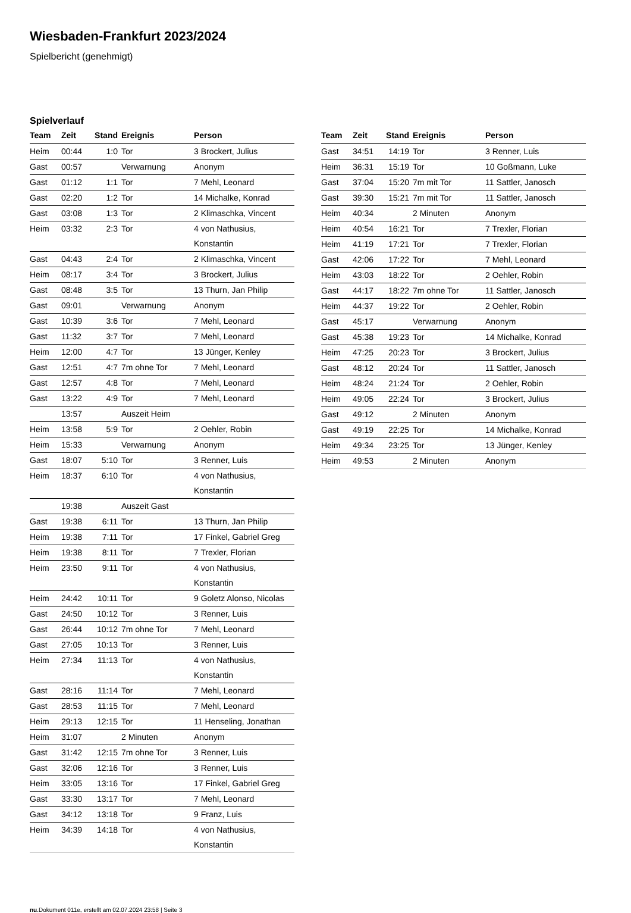Wiesbaden-Frankfurt 2023/2024
Spielbericht (genehmigt)
Spielverlauf
| Team | Zeit | Stand | Ereignis | Person |
| --- | --- | --- | --- | --- |
| Heim | 00:44 | 1:0 | Tor | 3 Brockert, Julius |
| Gast | 00:57 | | Verwarnung | Anonym |
| Gast | 01:12 | 1:1 | Tor | 7 Mehl, Leonard |
| Gast | 02:20 | 1:2 | Tor | 14 Michalke, Konrad |
| Gast | 03:08 | 1:3 | Tor | 2 Klimaschka, Vincent |
| Heim | 03:32 | 2:3 | Tor | 4 von Nathusius, Konstantin |
| Gast | 04:43 | 2:4 | Tor | 2 Klimaschka, Vincent |
| Heim | 08:17 | 3:4 | Tor | 3 Brockert, Julius |
| Gast | 08:48 | 3:5 | Tor | 13 Thurn, Jan Philip |
| Gast | 09:01 | | Verwarnung | Anonym |
| Gast | 10:39 | 3:6 | Tor | 7 Mehl, Leonard |
| Gast | 11:32 | 3:7 | Tor | 7 Mehl, Leonard |
| Heim | 12:00 | 4:7 | Tor | 13 Jünger, Kenley |
| Gast | 12:51 | 4:7 | 7m ohne Tor | 7 Mehl, Leonard |
| Gast | 12:57 | 4:8 | Tor | 7 Mehl, Leonard |
| Gast | 13:22 | 4:9 | Tor | 7 Mehl, Leonard |
| | 13:57 | | Auszeit Heim | |
| Heim | 13:58 | 5:9 | Tor | 2 Oehler, Robin |
| Heim | 15:33 | | Verwarnung | Anonym |
| Gast | 18:07 | 5:10 | Tor | 3 Renner, Luis |
| Heim | 18:37 | 6:10 | Tor | 4 von Nathusius, Konstantin |
| | 19:38 | | Auszeit Gast | |
| Gast | 19:38 | 6:11 | Tor | 13 Thurn, Jan Philip |
| Heim | 19:38 | 7:11 | Tor | 17 Finkel, Gabriel Greg |
| Heim | 19:38 | 8:11 | Tor | 7 Trexler, Florian |
| Heim | 23:50 | 9:11 | Tor | 4 von Nathusius, Konstantin |
| Heim | 24:42 | 10:11 | Tor | 9 Goletz Alonso, Nicolas |
| Gast | 24:50 | 10:12 | Tor | 3 Renner, Luis |
| Gast | 26:44 | 10:12 | 7m ohne Tor | 7 Mehl, Leonard |
| Gast | 27:05 | 10:13 | Tor | 3 Renner, Luis |
| Heim | 27:34 | 11:13 | Tor | 4 von Nathusius, Konstantin |
| Gast | 28:16 | 11:14 | Tor | 7 Mehl, Leonard |
| Gast | 28:53 | 11:15 | Tor | 7 Mehl, Leonard |
| Heim | 29:13 | 12:15 | Tor | 11 Henseling, Jonathan |
| Heim | 31:07 | | 2 Minuten | Anonym |
| Gast | 31:42 | 12:15 | 7m ohne Tor | 3 Renner, Luis |
| Gast | 32:06 | 12:16 | Tor | 3 Renner, Luis |
| Heim | 33:05 | 13:16 | Tor | 17 Finkel, Gabriel Greg |
| Gast | 33:30 | 13:17 | Tor | 7 Mehl, Leonard |
| Gast | 34:12 | 13:18 | Tor | 9 Franz, Luis |
| Heim | 34:39 | 14:18 | Tor | 4 von Nathusius, Konstantin |
| Team | Zeit | Stand | Ereignis | Person |
| --- | --- | --- | --- | --- |
| Gast | 34:51 | 14:19 | Tor | 3 Renner, Luis |
| Heim | 36:31 | 15:19 | Tor | 10 Goßmann, Luke |
| Gast | 37:04 | 15:20 | 7m mit Tor | 11 Sattler, Janosch |
| Gast | 39:30 | 15:21 | 7m mit Tor | 11 Sattler, Janosch |
| Heim | 40:34 | | 2 Minuten | Anonym |
| Heim | 40:54 | 16:21 | Tor | 7 Trexler, Florian |
| Heim | 41:19 | 17:21 | Tor | 7 Trexler, Florian |
| Gast | 42:06 | 17:22 | Tor | 7 Mehl, Leonard |
| Heim | 43:03 | 18:22 | Tor | 2 Oehler, Robin |
| Gast | 44:17 | 18:22 | 7m ohne Tor | 11 Sattler, Janosch |
| Heim | 44:37 | 19:22 | Tor | 2 Oehler, Robin |
| Gast | 45:17 | | Verwarnung | Anonym |
| Gast | 45:38 | 19:23 | Tor | 14 Michalke, Konrad |
| Heim | 47:25 | 20:23 | Tor | 3 Brockert, Julius |
| Gast | 48:12 | 20:24 | Tor | 11 Sattler, Janosch |
| Heim | 48:24 | 21:24 | Tor | 2 Oehler, Robin |
| Heim | 49:05 | 22:24 | Tor | 3 Brockert, Julius |
| Gast | 49:12 | | 2 Minuten | Anonym |
| Gast | 49:19 | 22:25 | Tor | 14 Michalke, Konrad |
| Heim | 49:34 | 23:25 | Tor | 13 Jünger, Kenley |
| Heim | 49:53 | | 2 Minuten | Anonym |
nu.Dokument 011e, erstellt am 02.07.2024 23:58 | Seite 3